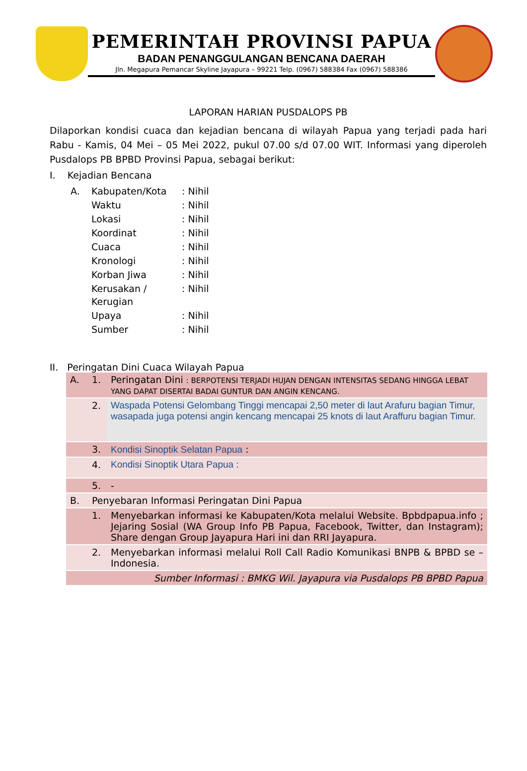PEMERINTAH PROVINSI PAPUA
BADAN PENANGGULANGAN BENCANA DAERAH
Jln. Megapura Pemancar Skyline Jayapura – 99221 Telp. (0967) 588384 Fax (0967) 588386
LAPORAN HARIAN PUSDALOPS PB
Dilaporkan kondisi cuaca dan kejadian bencana di wilayah Papua yang terjadi pada hari Rabu - Kamis, 04 Mei – 05 Mei 2022, pukul 07.00 s/d 07.00 WIT. Informasi yang diperoleh Pusdalops PB BPBD Provinsi Papua, sebagai berikut:
I. Kejadian Bencana
| A. | Kabupaten/Kota | : Nihil |
| | Waktu | : Nihil |
| | Lokasi | : Nihil |
| | Koordinat | : Nihil |
| | Cuaca | : Nihil |
| | Kronologi | : Nihil |
| | Korban Jiwa | : Nihil |
| | Kerusakan / Kerugian | : Nihil |
| | Upaya | : Nihil |
| | Sumber | : Nihil |
II. Peringatan Dini Cuaca Wilayah Papua
| A. | 1. | Peringatan Dini : BERPOTENSI TERJADI HUJAN DENGAN INTENSITAS SEDANG HINGGA LEBAT YANG DAPAT DISERTAI BADAI GUNTUR DAN ANGIN KENCANG. |
| | 2. | Waspada Potensi Gelombang Tinggi mencapai 2,50 meter di laut Arafuru bagian Timur, wasapada juga potensi angin kencang mencapai 25 knots di laut Araffuru bagian Timur. |
| | 3. | Kondisi Sinoptik Selatan Papua : |
| | 4. | Kondisi Sinoptik Utara Papua : |
| | 5. | - |
| B. | Penyebaran Informasi Peringatan Dini Papua | |
| | 1. | Menyebarkan informasi ke Kabupaten/Kota melalui Website. Bpbdpapua.info ; Jejaring Sosial (WA Group Info PB Papua, Facebook, Twitter, dan Instagram); Share dengan Group Jayapura Hari ini dan RRI Jayapura. |
| | 2. | Menyebarkan informasi melalui Roll Call Radio Komunikasi BNPB & BPBD se – Indonesia. |
| | | Sumber Informasi : BMKG Wil. Jayapura via Pusdalops PB BPBD Papua |